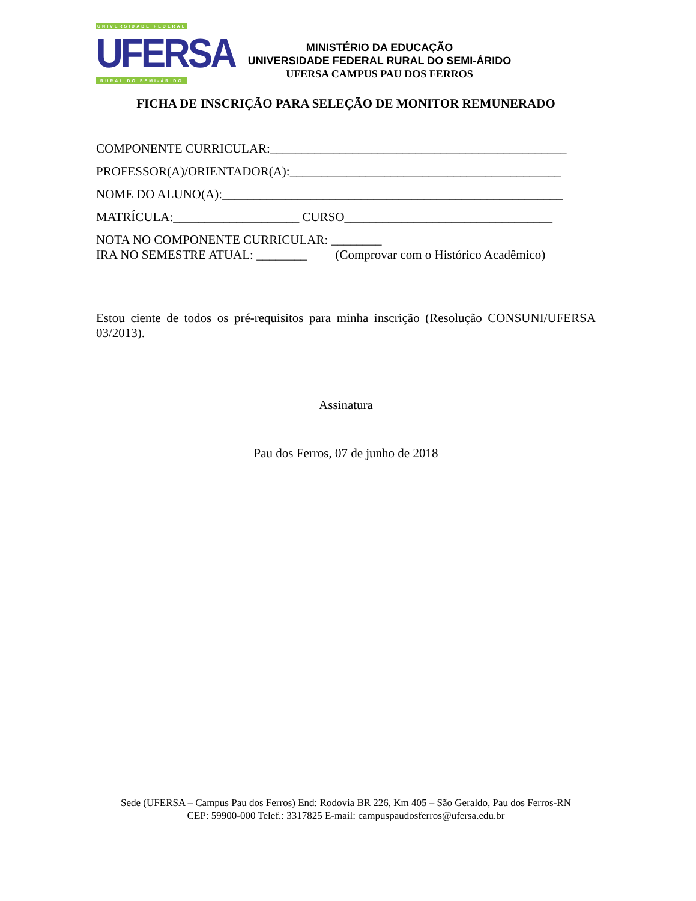UNIVERSIDADE FEDERAL
UFERSA
RURAL DO SEMI-ÁRIDO
MINISTÉRIO DA EDUCAÇÃO
UNIVERSIDADE FEDERAL RURAL DO SEMI-ÁRIDO
UFERSA CAMPUS PAU DOS FERROS
FICHA DE INSCRIÇÃO PARA SELEÇÃO DE MONITOR REMUNERADO
COMPONENTE CURRICULAR:_______________________________________________
PROFESSOR(A)/ORIENTADOR(A):___________________________________________
NOME DO ALUNO(A):______________________________________________________
MATRÍCULA:____________________ CURSO_________________________________
NOTA NO COMPONENTE CURRICULAR: ________
IRA NO SEMESTRE ATUAL: ________ (Comprovar com o Histórico Acadêmico)
Estou ciente de todos os pré-requisitos para minha inscrição (Resolução CONSUNI/UFERSA 03/2013).
Assinatura
Pau dos Ferros, 07 de junho de 2018
Sede (UFERSA – Campus Pau dos Ferros) End: Rodovia BR 226, Km 405 – São Geraldo, Pau dos Ferros-RN
CEP: 59900-000 Telef.: 3317825 E-mail: campuspaudosferros@ufersa.edu.br